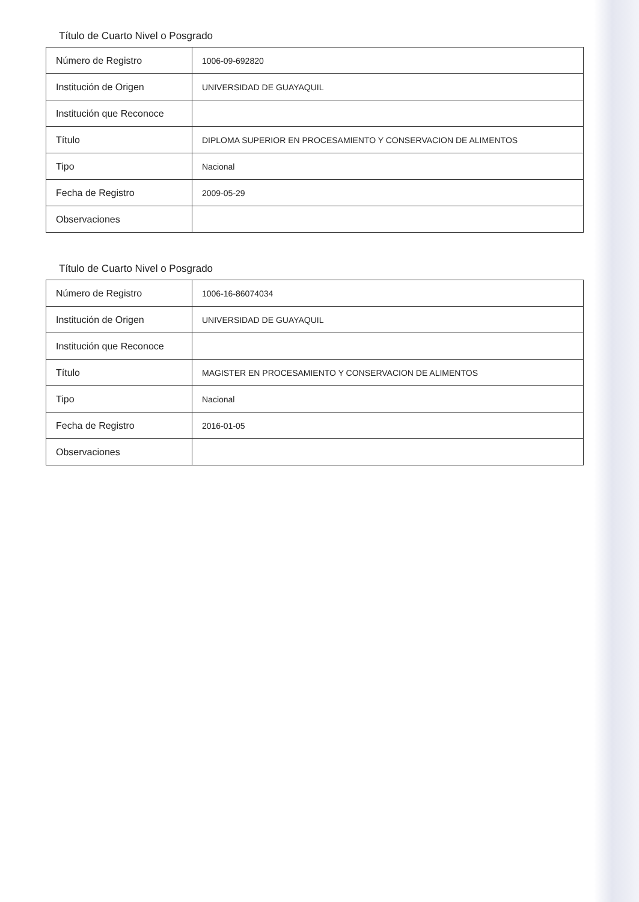Título de Cuarto Nivel o Posgrado
| Número de Registro | 1006-09-692820 |
| Institución de Origen | UNIVERSIDAD DE GUAYAQUIL |
| Institución que Reconoce | |
| Título | DIPLOMA SUPERIOR EN PROCESAMIENTO Y CONSERVACION DE ALIMENTOS |
| Tipo | Nacional |
| Fecha de Registro | 2009-05-29 |
| Observaciones | |
Título de Cuarto Nivel o Posgrado
| Número de Registro | 1006-16-86074034 |
| Institución de Origen | UNIVERSIDAD DE GUAYAQUIL |
| Institución que Reconoce | |
| Título | MAGISTER EN PROCESAMIENTO Y CONSERVACION DE ALIMENTOS |
| Tipo | Nacional |
| Fecha de Registro | 2016-01-05 |
| Observaciones | |